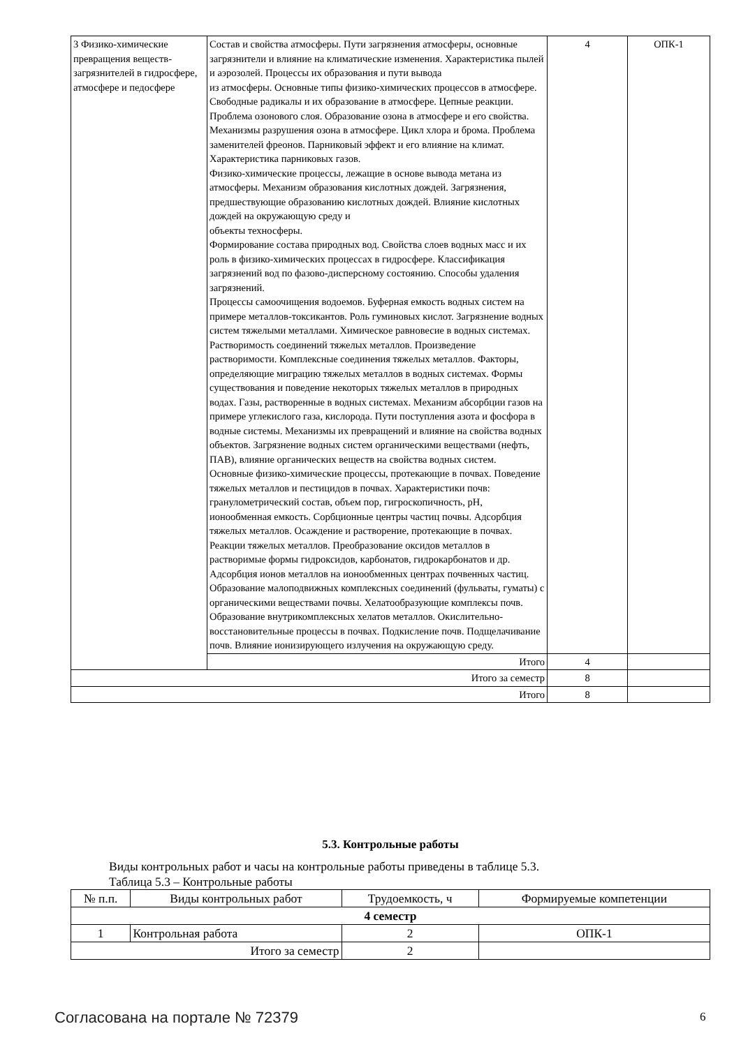| 3 Физико-химические превращения веществ-загрязнителей в гидросфере, атмосфере и педосфере | Состав и свойства атмосферы. Пути загрязнения атмосферы, основные загрязнители и влияние на климатические изменения. Характеристика пылей и аэрозолей. Процессы их образования и пути вывода из атмосферы. Основные типы физико-химических процессов в атмосфере. Свободные радикалы и их образование в атмосфере. Цепные реакции. Проблема озонового слоя. Образование озона в атмосфере и его свойства. Механизмы разрушения озона в атмосфере. Цикл хлора и брома. Проблема заменителей фреонов. Парниковый эффект и его влияние на климат. Характеристика парниковых газов. Физико-химические процессы, лежащие в основе вывода метана из атмосферы. Механизм образования кислотных дождей. Загрязнения, предшествующие образованию кислотных дождей. Влияние кислотных дождей на окружающую среду и объекты техносферы. Формирование состава природных вод. Свойства слоев водных масс и их роль в физико-химических процессах в гидросфере. Классификация загрязнений вод по фазово-дисперсному состоянию. Способы удаления загрязнений. Процессы самоочищения водоемов. Буферная емкость водных систем на примере металлов-токсикантов. Роль гуминовых кислот. Загрязнение водных систем тяжелыми металлами. Химическое равновесие в водных системах. Растворимость соединений тяжелых металлов. Произведение растворимости. Комплексные соединения тяжелых металлов. Факторы, определяющие миграцию тяжелых металлов в водных системах. Формы существования и поведение некоторых тяжелых металлов в природных водах. Газы, растворенные в водных системах. Механизм абсорбции газов на примере углекислого газа, кислорода. Пути поступления азота и фосфора в водные системы. Механизмы их превращений и влияние на свойства водных объектов. Загрязнение водных систем органическими веществами (нефть, ПАВ), влияние органических веществ на свойства водных систем. Основные физико-химические процессы, протекающие в почвах. Поведение тяжелых металлов и пестицидов в почвах. Характеристики почв: гранулометрический состав, объем пор, гигроскопичность, pH, ионообменная емкость. Сорбционные центры частиц почвы. Адсорбция тяжелых металлов. Осаждение и растворение, протекающие в почвах. Реакции тяжелых металлов. Преобразование оксидов металлов в растворимые формы гидроксидов, карбонатов, гидрокарбонатов и др. Адсорбция ионов металлов на ионообменных центрах почвенных частиц. Образование малоподвижных комплексных соединений (фульваты, гуматы) с органическими веществами почвы. Хелатообразующие комплексы почв. Образование внутрикомплексных хелатов металлов. Окислительно-восстановительные процессы в почвах. Подкисление почв. Подщелачивание почв. Влияние ионизирующего излучения на окружающую среду. | 4 | ОПК-1 |
| | Итого | 4 | |
| Итого за семестр | | 8 | |
| Итого | | 8 | |
5.3. Контрольные работы
Виды контрольных работ и часы на контрольные работы приведены в таблице 5.3.
Таблица 5.3 – Контрольные работы
| № п.п. | Виды контрольных работ | Трудоемкость, ч | Формируемые компетенции |
| --- | --- | --- | --- |
| 4 семестр | | | |
| 1 | Контрольная работа | 2 | ОПК-1 |
| Итого за семестр | | 2 | |
Согласована на портале № 72379 6